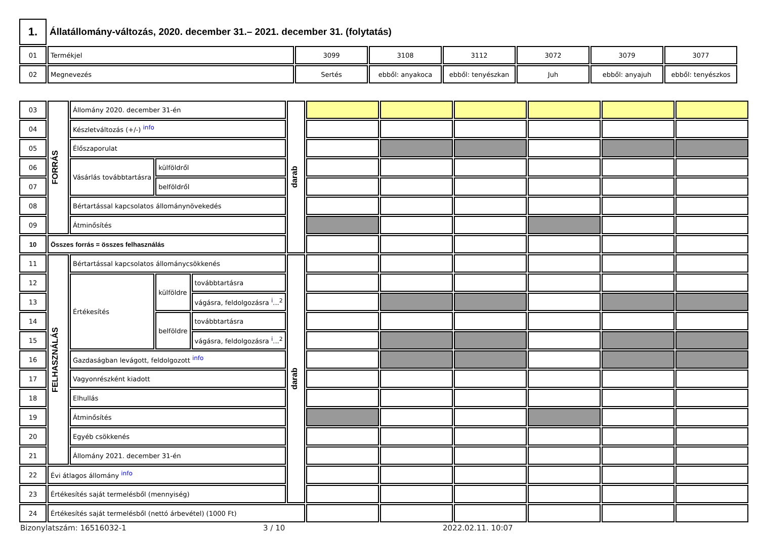| 1. | Állatállomány-változás, 2020. december 31.– 2021. december 31. (folytatás) | | | | | | |
| 01 | Termékjel | 3099 | 3108 | 3112 | 3072 | 3079 | 3077 |
| 02 | Megnevezés | Sertés | ebből: anyakoca | ebből: tenyészkan | Juh | ebből: anyajuh | ebből: tenyészkos |
| 03 | FORRÁS | Állomány 2020. december 31-én | | | darab | | | | | | |
| 04 | | Készletváltozás (+/-) info | | | | | | | | | |
| 05 | | Élőszaporulat | | | | | | | | | |
| 06 | | Vásárlás továbbtartásra | külföldről | | | | | | | | |
| 07 | | | belföldről | | | | | | | | |
| 08 | | Bértartással kapcsolatos állománynövekedés | | | | | | | | | |
| 09 | | Átminősítés | | | | | | | | | |
| 10 | Összes forrás = összes felhasználás | | | | | | | | | | |
| 11 | FELHASZNÁLÁS | Bértartással kapcsolatos állománycsökkenés | | | darab | | | | | | |
| 12 | | Értékesítés | külföldre | továbbtartásra | | | | | | | |
| 13 | | | | vágásra, feldolgozásra i ...<sup>2</sup> | | | | | | | |
| 14 | | | belföldre | továbbtartásra | | | | | | | |
| 15 | | | | vágásra, feldolgozásra i ...<sup>2</sup> | | | | | | | |
| 16 | | Gazdaságban levágott, feldolgozott info | | | | | | | | | |
| 17 | | Vagyonrészként kiadott | | | | | | | | | |
| 18 | | Elhullás | | | | | | | | | |
| 19 | | Átminősítés | | | | | | | | | |
| 20 | | Egyéb csökkenés | | | | | | | | | |
| 21 | | Állomány 2021. december 31-én | | | | | | | | | |
| 22 | Évi átlagos állomány info | | | | | | | | | | |
| 23 | Értékesítés saját termelésből (mennyiség) | | | | | | | | | | |
| 24 | Értékesítés saját termelésből (nettó árbevétel) (1000 Ft) | | | | | | | | | | |
Bizonylatszám: 16516032-1 3 / 10 2022.02.11. 10:07